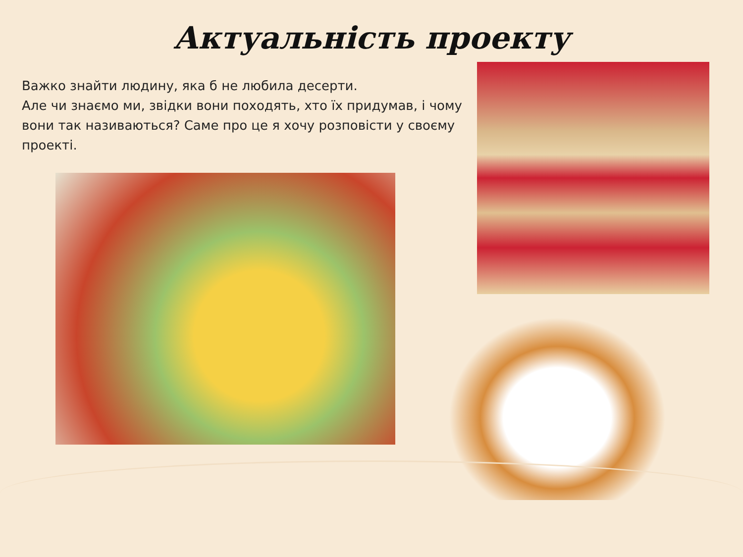Актуальність проекту
Важко знайти людину, яка б не любила десерти.
Але чи знаємо ми, звідки вони походять, хто їх придумав, і чому вони так називаються? Саме про це я хочу розповісти у своєму проекті.